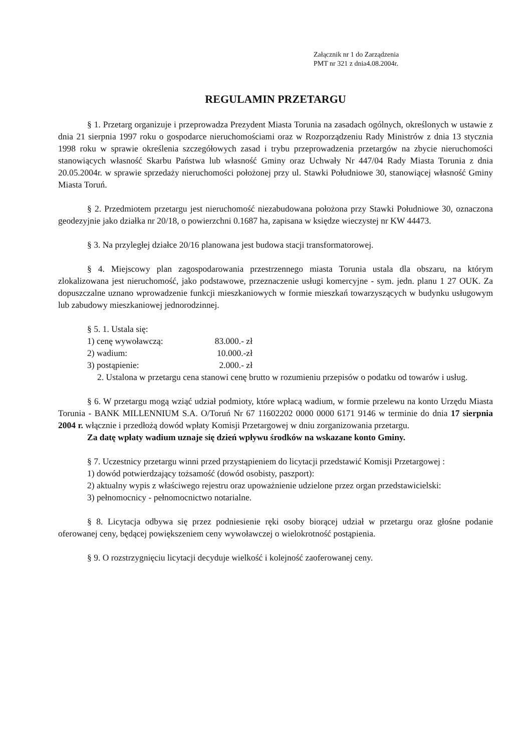Załącznik nr 1 do Zarządzenia
PMT nr 321 z dnia4.08.2004r.
REGULAMIN PRZETARGU
§ 1. Przetarg organizuje i przeprowadza Prezydent Miasta Torunia na zasadach ogólnych, określonych w ustawie z dnia 21 sierpnia 1997 roku o gospodarce nieruchomościami oraz w Rozporządzeniu Rady Ministrów z dnia 13 stycznia 1998 roku w sprawie określenia szczegółowych zasad i trybu przeprowadzenia przetargów na zbycie nieruchomości stanowiących własność Skarbu Państwa lub własność Gminy oraz Uchwały Nr 447/04 Rady Miasta Torunia z dnia 20.05.2004r. w sprawie sprzedaży nieruchomości położonej przy ul. Stawki Południowe 30, stanowiącej własność Gminy Miasta Toruń.
§ 2. Przedmiotem przetargu jest nieruchomość niezabudowana położona przy Stawki Południowe 30, oznaczona geodezyjnie jako działka nr 20/18, o powierzchni 0.1687 ha, zapisana w księdze wieczystej nr KW 44473.
§ 3. Na przyległej działce 20/16 planowana jest budowa stacji transformatorowej.
§ 4. Miejscowy plan zagospodarowania przestrzennego miasta Torunia ustala dla obszaru, na którym zlokalizowana jest nieruchomość, jako podstawowe, przeznaczenie usługi komercyjne - sym. jedn. planu 1 27 OUK. Za dopuszczalne uznano wprowadzenie funkcji mieszkaniowych w formie mieszkań towarzyszących w budynku usługowym lub zabudowy mieszkaniowej jednorodzinnej.
§ 5. 1. Ustala się:
1) cenę wywoławczą: 83.000.- zł
2) wadium: 10.000.-zł
3) postąpienie: 2.000.- zł
2. Ustalona w przetargu cena stanowi cenę brutto w rozumieniu przepisów o podatku od towarów i usług.
§ 6. W przetargu mogą wziąć udział podmioty, które wpłacą wadium, w formie przelewu na konto Urzędu Miasta Torunia - BANK MILLENNIUM S.A. O/Toruń Nr 67 11602202 0000 0000 6171 9146 w terminie do dnia 17 sierpnia 2004 r. włącznie i przedłożą dowód wpłaty Komisji Przetargowej w dniu zorganizowania przetargu.
Za datę wpłaty wadium uznaje się dzień wpływu środków na wskazane konto Gminy.
§ 7. Uczestnicy przetargu winni przed przystąpieniem do licytacji przedstawić Komisji Przetargowej :
1) dowód potwierdzający tożsamość (dowód osobisty, paszport):
2) aktualny wypis z właściwego rejestru oraz upoważnienie udzielone przez organ przedstawicielski:
3) pełnomocnicy - pełnomocnictwo notarialne.
§ 8. Licytacja odbywa się przez podniesienie ręki osoby biorącej udział w przetargu oraz głośne podanie oferowanej ceny, będącej powiększeniem ceny wywoławczej o wielokrotność postąpienia.
§ 9. O rozstrzygnięciu licytacji decyduje wielkość i kolejność zaoferowanej ceny.